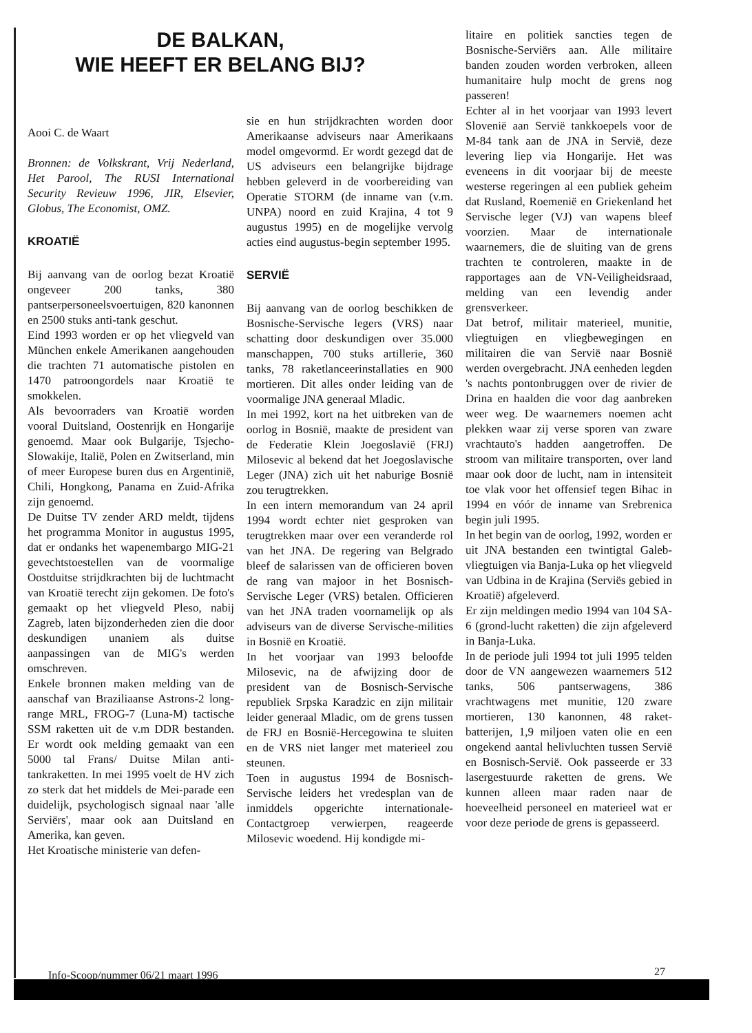DE BALKAN,
WIE HEEFT ER BELANG BIJ?
Aooi C. de Waart
Bronnen: de Volkskrant, Vrij Nederland, Het Parool, The RUSI International Security Revieuw 1996, JIR, Elsevier, Globus, The Economist, OMZ.
KROATIË
Bij aanvang van de oorlog bezat Kroatië ongeveer 200 tanks, 380 pantserpersoneelsvoertuigen, 820 kanonnen en 2500 stuks anti-tank geschut.
Eind 1993 worden er op het vliegveld van München enkele Amerikanen aangehouden die trachten 71 automatische pistolen en 1470 patroongordels naar Kroatië te smokkelen.
Als bevoorraders van Kroatië worden vooral Duitsland, Oostenrijk en Hongarije genoemd. Maar ook Bulgarije, Tsjecho-Slowakije, Italië, Polen en Zwitserland, min of meer Europese buren dus en Argentinië, Chili, Hongkong, Panama en Zuid-Afrika zijn genoemd.
De Duitse TV zender ARD meldt, tijdens het programma Monitor in augustus 1995, dat er ondanks het wapenembargo MIG-21 gevechtstoestellen van de voormalige Oostduitse strijdkrachten bij de luchtmacht van Kroatië terecht zijn gekomen. De foto's gemaakt op het vliegveld Pleso, nabij Zagreb, laten bijzonderheden zien die door deskundigen unaniem als duitse aanpassingen van de MIG's werden omschreven.
Enkele bronnen maken melding van de aanschaf van Braziliaanse Astrons-2 long-range MRL, FROG-7 (Luna-M) tactische SSM raketten uit de v.m DDR bestanden. Er wordt ook melding gemaakt van een 5000 tal Frans/ Duitse Milan anti-tankraketten. In mei 1995 voelt de HV zich zo sterk dat het middels de Mei-parade een duidelijk, psychologisch signaal naar 'alle Serviërs', maar ook aan Duitsland en Amerika, kan geven.
Het Kroatische ministerie van defen-
sie en hun strijdkrachten worden door Amerikaanse adviseurs naar Amerikaans model omgevormd. Er wordt gezegd dat de US adviseurs een belangrijke bijdrage hebben geleverd in de voorbereiding van Operatie STORM (de inname van (v.m. UNPA) noord en zuid Krajina, 4 tot 9 augustus 1995) en de mogelijke vervolg acties eind augustus-begin september 1995.
SERVIË
Bij aanvang van de oorlog beschikken de Bosnische-Servische legers (VRS) naar schatting door deskundigen over 35.000 manschappen, 700 stuks artillerie, 360 tanks, 78 raketlanceerinstallaties en 900 mortieren. Dit alles onder leiding van de voormalige JNA generaal Mladic.
In mei 1992, kort na het uitbreken van de oorlog in Bosnië, maakte de president van de Federatie Klein Joegoslavië (FRJ) Milosevic al bekend dat het Joegoslavische Leger (JNA) zich uit het naburige Bosnië zou terugtrekken.
In een intern memorandum van 24 april 1994 wordt echter niet gesproken van terugtrekken maar over een veranderde rol van het JNA. De regering van Belgrado bleef de salarissen van de officieren boven de rang van majoor in het Bosnisch-Servische Leger (VRS) betalen. Officieren van het JNA traden voornamelijk op als adviseurs van de diverse Servische-milities in Bosnië en Kroatië.
In het voorjaar van 1993 beloofde Milosevic, na de afwijzing door de president van de Bosnisch-Servische republiek Srpska Karadzic en zijn militair leider generaal Mladic, om de grens tussen de FRJ en Bosnië-Hercegowina te sluiten en de VRS niet langer met materieel zou steunen.
Toen in augustus 1994 de Bosnisch-Servische leiders het vredesplan van de inmiddels opgerichte internationale-Contactgroep verwierpen, reageerde Milosevic woedend. Hij kondigde mi-
litaire en politiek sancties tegen de Bosnische-Serviërs aan. Alle militaire banden zouden worden verbroken, alleen humanitaire hulp mocht de grens nog passeren!
Echter al in het voorjaar van 1993 levert Slovenië aan Servië tankkoepels voor de M-84 tank aan de JNA in Servië, deze levering liep via Hongarije. Het was eveneens in dit voorjaar bij de meeste westerse regeringen al een publiek geheim dat Rusland, Roemenië en Griekenland het Servische leger (VJ) van wapens bleef voorzien. Maar de internationale waarnemers, die de sluiting van de grens trachten te controleren, maakte in de rapportages aan de VN-Veiligheidsraad, melding van een levendig ander grensverkeer.
Dat betrof, militair materieel, munitie, vliegtuigen en vliegbewegingen en militairen die van Servië naar Bosnië werden overgebracht. JNA eenheden legden 's nachts pontonbruggen over de rivier de Drina en haalden die voor dag aanbreken weer weg. De waarnemers noemen acht plekken waar zij verse sporen van zware vrachtauto's hadden aangetroffen. De stroom van militaire transporten, over land maar ook door de lucht, nam in intensiteit toe vlak voor het offensief tegen Bihac in 1994 en vóór de inname van Srebrenica begin juli 1995.
In het begin van de oorlog, 1992, worden er uit JNA bestanden een twintigtal Galeb-vliegtuigen via Banja-Luka op het vliegveld van Udbina in de Krajina (Serviës gebied in Kroatië) afgeleverd.
Er zijn meldingen medio 1994 van 104 SA-6 (grond-lucht raketten) die zijn afgeleverd in Banja-Luka.
In de periode juli 1994 tot juli 1995 telden door de VN aangewezen waarnemers 512 tanks, 506 pantserwagens, 386 vrachtwagens met munitie, 120 zware mortieren, 130 kanonnen, 48 raket-batterijen, 1,9 miljoen vaten olie en een ongekend aantal helivluchten tussen Servië en Bosnisch-Servië. Ook passeerde er 33 lasergestuurde raketten de grens. We kunnen alleen maar raden naar de hoeveelheid personeel en materieel wat er voor deze periode de grens is gepasseerd.
Info-Scoop/nummer 06/21 maart 1996
27